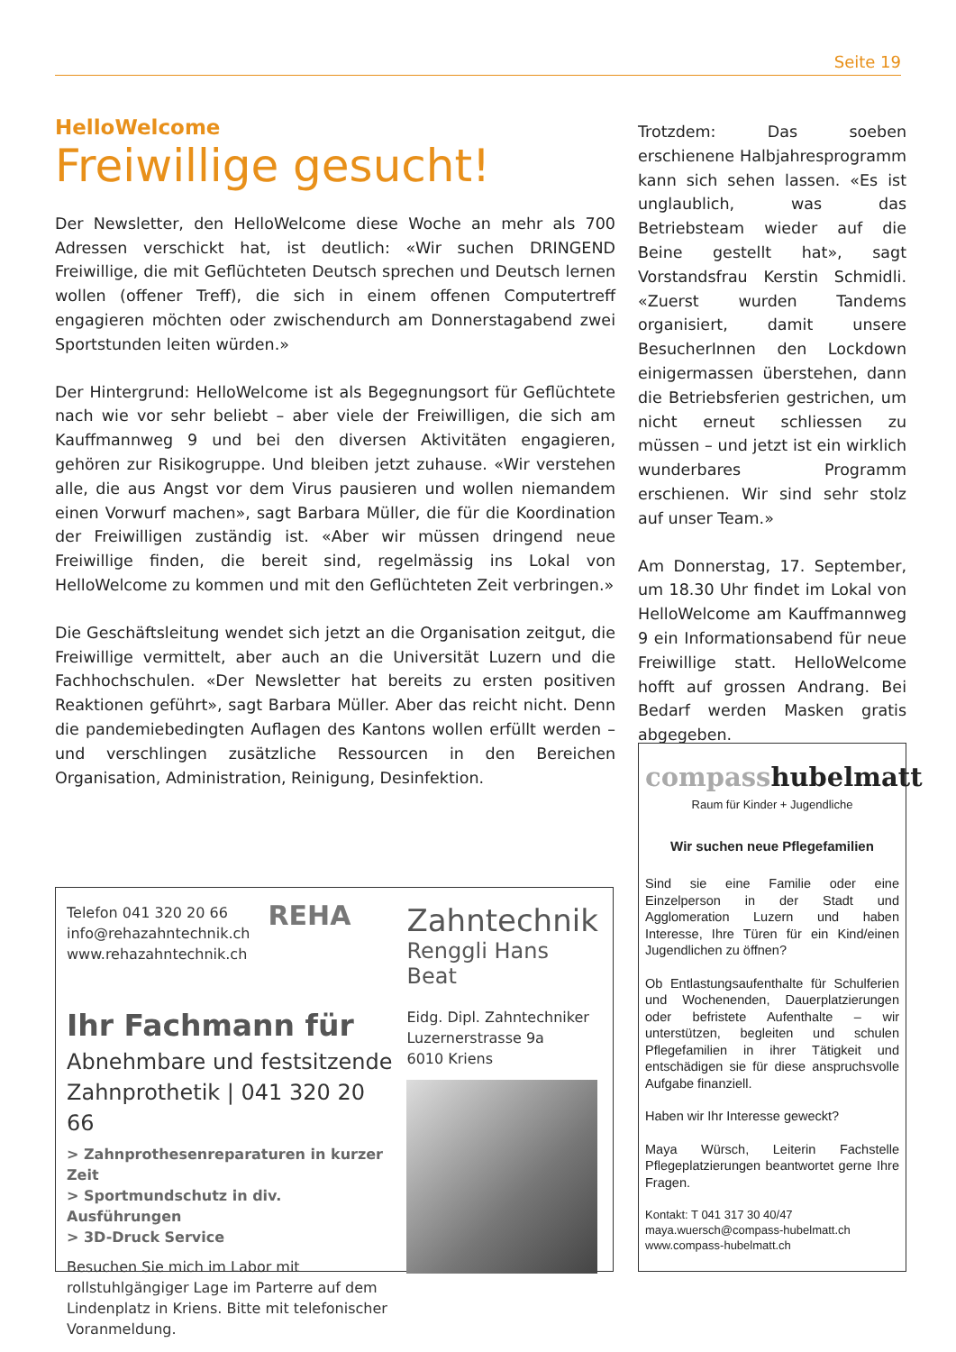Seite 19
HelloWelcome
Freiwillige gesucht!
Der Newsletter, den HelloWelcome diese Woche an mehr als 700 Adressen verschickt hat, ist deutlich: «Wir suchen DRINGEND Freiwillige, die mit Geflüchteten Deutsch sprechen und Deutsch lernen wollen (offener Treff), die sich in einem offenen Computertreff engagieren möchten oder zwischendurch am Donnerstagabend zwei Sportstunden leiten würden.»
Der Hintergrund: HelloWelcome ist als Begegnungsort für Geflüchtete nach wie vor sehr beliebt – aber viele der Freiwilligen, die sich am Kauffmannweg 9 und bei den diversen Aktivitäten engagieren, gehören zur Risikogruppe. Und bleiben jetzt zuhause. «Wir verstehen alle, die aus Angst vor dem Virus pausieren und wollen niemandem einen Vorwurf machen», sagt Barbara Müller, die für die Koordination der Freiwilligen zuständig ist. «Aber wir müssen dringend neue Freiwillige finden, die bereit sind, regelmässig ins Lokal von HelloWelcome zu kommen und mit den Geflüchteten Zeit verbringen.»
Die Geschäftsleitung wendet sich jetzt an die Organisation zeitgut, die Freiwillige vermittelt, aber auch an die Universität Luzern und die Fachhochschulen. «Der Newsletter hat bereits zu ersten positiven Reaktionen geführt», sagt Barbara Müller. Aber das reicht nicht. Denn die pandemiebedingten Auflagen des Kantons wollen erfüllt werden – und verschlingen zusätzliche Ressourcen in den Bereichen Organisation, Administration, Reinigung, Desinfektion.
Trotzdem: Das soeben erschienene Halbjahresprogramm kann sich sehen lassen. «Es ist unglaublich, was das Betriebsteam wieder auf die Beine gestellt hat», sagt Vorstandsfrau Kerstin Schmidli. «Zuerst wurden Tandems organisiert, damit unsere BesucherInnen den Lockdown einigermassen überstehen, dann die Betriebsferien gestrichen, um nicht erneut schliessen zu müssen – und jetzt ist ein wirklich wunderbares Programm erschienen. Wir sind sehr stolz auf unser Team.»
Am Donnerstag, 17. September, um 18.30 Uhr findet im Lokal von HelloWelcome am Kauffmannweg 9 ein Informationsabend für neue Freiwillige statt. HelloWelcome hofft auf grossen Andrang. Bei Bedarf werden Masken gratis abgegeben.
Telefon 041 320 20 66
info@rehazahntechnik.ch
www.rehazahntechnik.ch
REHA
Ihr Fachmann für
Abnehmbare und festsitzende Zahnprothetik | 041 320 20 66
> Zahnprothesenreparaturen in kurzer Zeit
> Sportmundschutz in div. Ausführungen
> 3D-Druck Service
Besuchen Sie mich im Labor mit rollstuhlgängiger Lage im Parterre auf dem Lindenplatz in Kriens. Bitte mit telefonischer Voranmeldung.
Zahntechnik
Renggli Hans Beat
Eidg. Dipl. Zahntechniker
Luzernerstrasse 9a
6010 Kriens
compasshubelmatt
Raum für Kinder + Jugendliche
Wir suchen neue Pflegefamilien
Sind sie eine Familie oder eine Einzelperson in der Stadt und Agglomeration Luzern und haben Interesse, Ihre Türen für ein Kind/einen Jugendlichen zu öffnen?
Ob Entlastungsaufenthalte für Schulferien und Wochenenden, Dauerplatzierungen oder befristete Aufenthalte – wir unterstützen, begleiten und schulen Pflegefamilien in ihrer Tätigkeit und entschädigen sie für diese anspruchsvolle Aufgabe finanziell.
Haben wir Ihr Interesse geweckt?
Maya Würsch, Leiterin Fachstelle Pflegeplatzierungen beantwortet gerne Ihre Fragen.
Kontakt: T 041 317 30 40/47
maya.wuersch@compass-hubelmatt.ch
www.compass-hubelmatt.ch